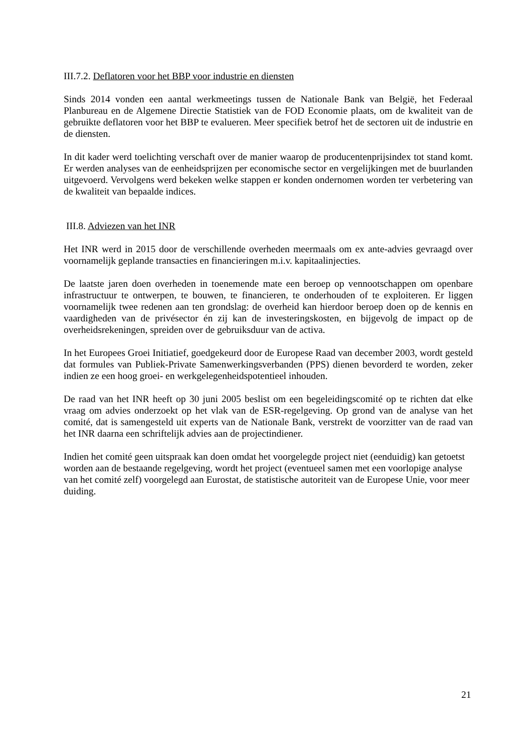III.7.2. Deflatoren voor het BBP voor industrie en diensten
Sinds 2014 vonden een aantal werkmeetings tussen de Nationale Bank van België, het Federaal Planbureau en de Algemene Directie Statistiek van de FOD Economie plaats, om de kwaliteit van de gebruikte deflatoren voor het BBP te evalueren. Meer specifiek betrof het de sectoren uit de industrie en de diensten.
In dit kader werd toelichting verschaft over de manier waarop de producentenprijsindex tot stand komt. Er werden analyses van de eenheidsprijzen per economische sector en vergelijkingen met de buurlanden uitgevoerd. Vervolgens werd bekeken welke stappen er konden ondernomen worden ter verbetering van de kwaliteit van bepaalde indices.
III.8. Adviezen van het INR
Het INR werd in 2015 door de verschillende overheden meermaals om ex ante-advies gevraagd over voornamelijk geplande transacties en financieringen m.i.v. kapitaalinjecties.
De laatste jaren doen overheden in toenemende mate een beroep op vennootschappen om openbare infrastructuur te ontwerpen, te bouwen, te financieren, te onderhouden of te exploiteren. Er liggen voornamelijk twee redenen aan ten grondslag: de overheid kan hierdoor beroep doen op de kennis en vaardigheden van de privésector én zij kan de investeringskosten, en bijgevolg de impact op de overheidsrekeningen, spreiden over de gebruiksduur van de activa.
In het Europees Groei Initiatief, goedgekeurd door de Europese Raad van december 2003, wordt gesteld dat formules van Publiek-Private Samenwerkingsverbanden (PPS) dienen bevorderd te worden, zeker indien ze een hoog groei- en werkgelegenheidspotentieel inhouden.
De raad van het INR heeft op 30 juni 2005 beslist om een begeleidingscomité op te richten dat elke vraag om advies onderzoekt op het vlak van de ESR-regelgeving. Op grond van de analyse van het comité, dat is samengesteld uit experts van de Nationale Bank, verstrekt de voorzitter van de raad van het INR daarna een schriftelijk advies aan de projectindiener.
Indien het comité geen uitspraak kan doen omdat het voorgelegde project niet (eenduidig) kan getoetst worden aan de bestaande regelgeving, wordt het project (eventueel samen met een voorlopige analyse van het comité zelf) voorgelegd aan Eurostat, de statistische autoriteit van de Europese Unie, voor meer duiding.
21